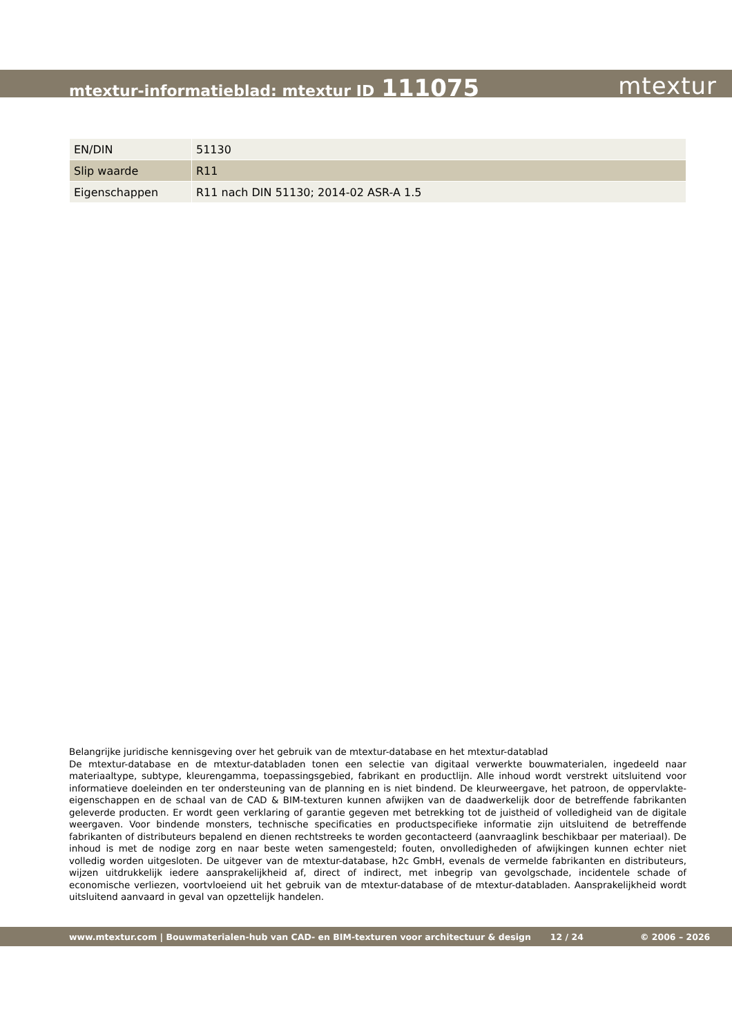mtextur-informatieblad: mtextur ID 111075 mtextur
| EN/DIN | 51130 |
| Slip waarde | R11 |
| Eigenschappen | R11 nach DIN 51130; 2014-02 ASR-A 1.5 |
Belangrijke juridische kennisgeving over het gebruik van de mtextur-database en het mtextur-datablad
De mtextur-database en de mtextur-databladen tonen een selectie van digitaal verwerkte bouwmaterialen, ingedeeld naar materiaaltype, subtype, kleurengamma, toepassingsgebied, fabrikant en productlijn. Alle inhoud wordt verstrekt uitsluitend voor informatieve doeleinden en ter ondersteuning van de planning en is niet bindend. De kleurweergave, het patroon, de oppervlakte-eigenschappen en de schaal van de CAD & BIM-texturen kunnen afwijken van de daadwerkelijk door de betreffende fabrikanten geleverde producten. Er wordt geen verklaring of garantie gegeven met betrekking tot de juistheid of volledigheid van de digitale weergaven. Voor bindende monsters, technische specificaties en productspecifieke informatie zijn uitsluitend de betreffende fabrikanten of distributeurs bepalend en dienen rechtstreeks te worden gecontacteerd (aanvraaglink beschikbaar per materiaal). De inhoud is met de nodige zorg en naar beste weten samengesteld; fouten, onvolledigheden of afwijkingen kunnen echter niet volledig worden uitgesloten. De uitgever van de mtextur-database, h2c GmbH, evenals de vermelde fabrikanten en distributeurs, wijzen uitdrukkelijk iedere aansprakelijkheid af, direct of indirect, met inbegrip van gevolgschade, incidentele schade of economische verliezen, voortvloeiend uit het gebruik van de mtextur-database of de mtextur-databladen. Aansprakelijkheid wordt uitsluitend aanvaard in geval van opzettelijk handelen.
www.mtextur.com | Bouwmaterialen-hub van CAD- en BIM-texturen voor architectuur & design 12 / 24 © 2006 – 2026